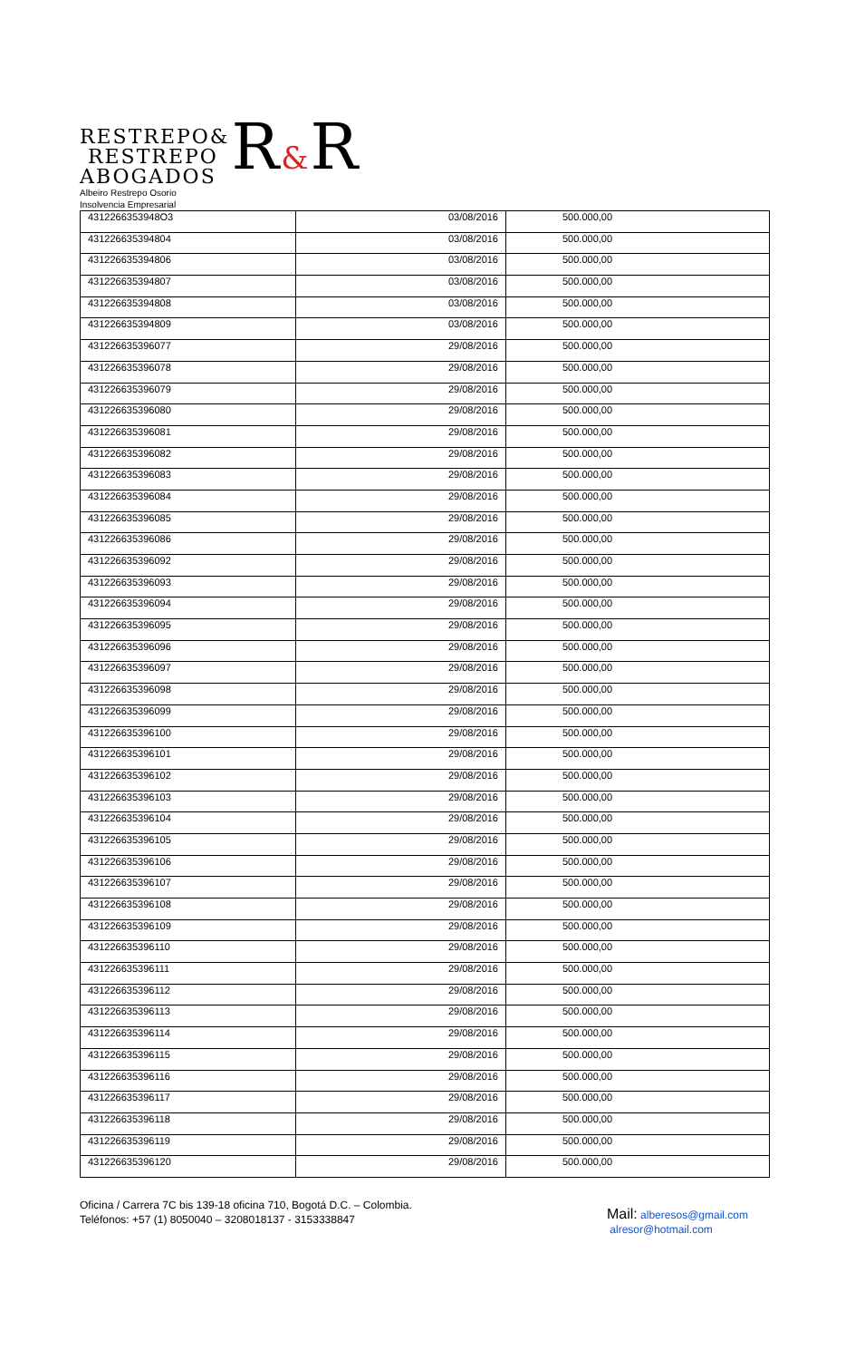RESTREPO&
RESTREPO
ABOGADOS
R&R
Albeiro Restrepo Osorio
Insolvencia Empresarial
| 4312266353948O3 | 03/08/2016 | 500.000,00 |
| 431226635394804 | 03/08/2016 | 500.000,00 |
| 431226635394806 | 03/08/2016 | 500.000,00 |
| 431226635394807 | 03/08/2016 | 500.000,00 |
| 431226635394808 | 03/08/2016 | 500.000,00 |
| 431226635394809 | 03/08/2016 | 500.000,00 |
| 431226635396077 | 29/08/2016 | 500.000,00 |
| 431226635396078 | 29/08/2016 | 500.000,00 |
| 431226635396079 | 29/08/2016 | 500.000,00 |
| 431226635396080 | 29/08/2016 | 500.000,00 |
| 431226635396081 | 29/08/2016 | 500.000,00 |
| 431226635396082 | 29/08/2016 | 500.000,00 |
| 431226635396083 | 29/08/2016 | 500.000,00 |
| 431226635396084 | 29/08/2016 | 500.000,00 |
| 431226635396085 | 29/08/2016 | 500.000,00 |
| 431226635396086 | 29/08/2016 | 500.000,00 |
| 431226635396092 | 29/08/2016 | 500.000,00 |
| 431226635396093 | 29/08/2016 | 500.000,00 |
| 431226635396094 | 29/08/2016 | 500.000,00 |
| 431226635396095 | 29/08/2016 | 500.000,00 |
| 431226635396096 | 29/08/2016 | 500.000,00 |
| 431226635396097 | 29/08/2016 | 500.000,00 |
| 431226635396098 | 29/08/2016 | 500.000,00 |
| 431226635396099 | 29/08/2016 | 500.000,00 |
| 431226635396100 | 29/08/2016 | 500.000,00 |
| 431226635396101 | 29/08/2016 | 500.000,00 |
| 431226635396102 | 29/08/2016 | 500.000,00 |
| 431226635396103 | 29/08/2016 | 500.000,00 |
| 431226635396104 | 29/08/2016 | 500.000,00 |
| 431226635396105 | 29/08/2016 | 500.000,00 |
| 431226635396106 | 29/08/2016 | 500.000,00 |
| 431226635396107 | 29/08/2016 | 500.000,00 |
| 431226635396108 | 29/08/2016 | 500.000,00 |
| 431226635396109 | 29/08/2016 | 500.000,00 |
| 431226635396110 | 29/08/2016 | 500.000,00 |
| 431226635396111 | 29/08/2016 | 500.000,00 |
| 431226635396112 | 29/08/2016 | 500.000,00 |
| 431226635396113 | 29/08/2016 | 500.000,00 |
| 431226635396114 | 29/08/2016 | 500.000,00 |
| 431226635396115 | 29/08/2016 | 500.000,00 |
| 431226635396116 | 29/08/2016 | 500.000,00 |
| 431226635396117 | 29/08/2016 | 500.000,00 |
| 431226635396118 | 29/08/2016 | 500.000,00 |
| 431226635396119 | 29/08/2016 | 500.000,00 |
| 431226635396120 | 29/08/2016 | 500.000,00 |
Oficina / Carrera 7C bis 139-18 oficina 710, Bogotá D.C. – Colombia.
Teléfonos: +57 (1) 8050040 – 3208018137 - 3153338847
Mail: alberesos@gmail.com
alresor@hotmail.com